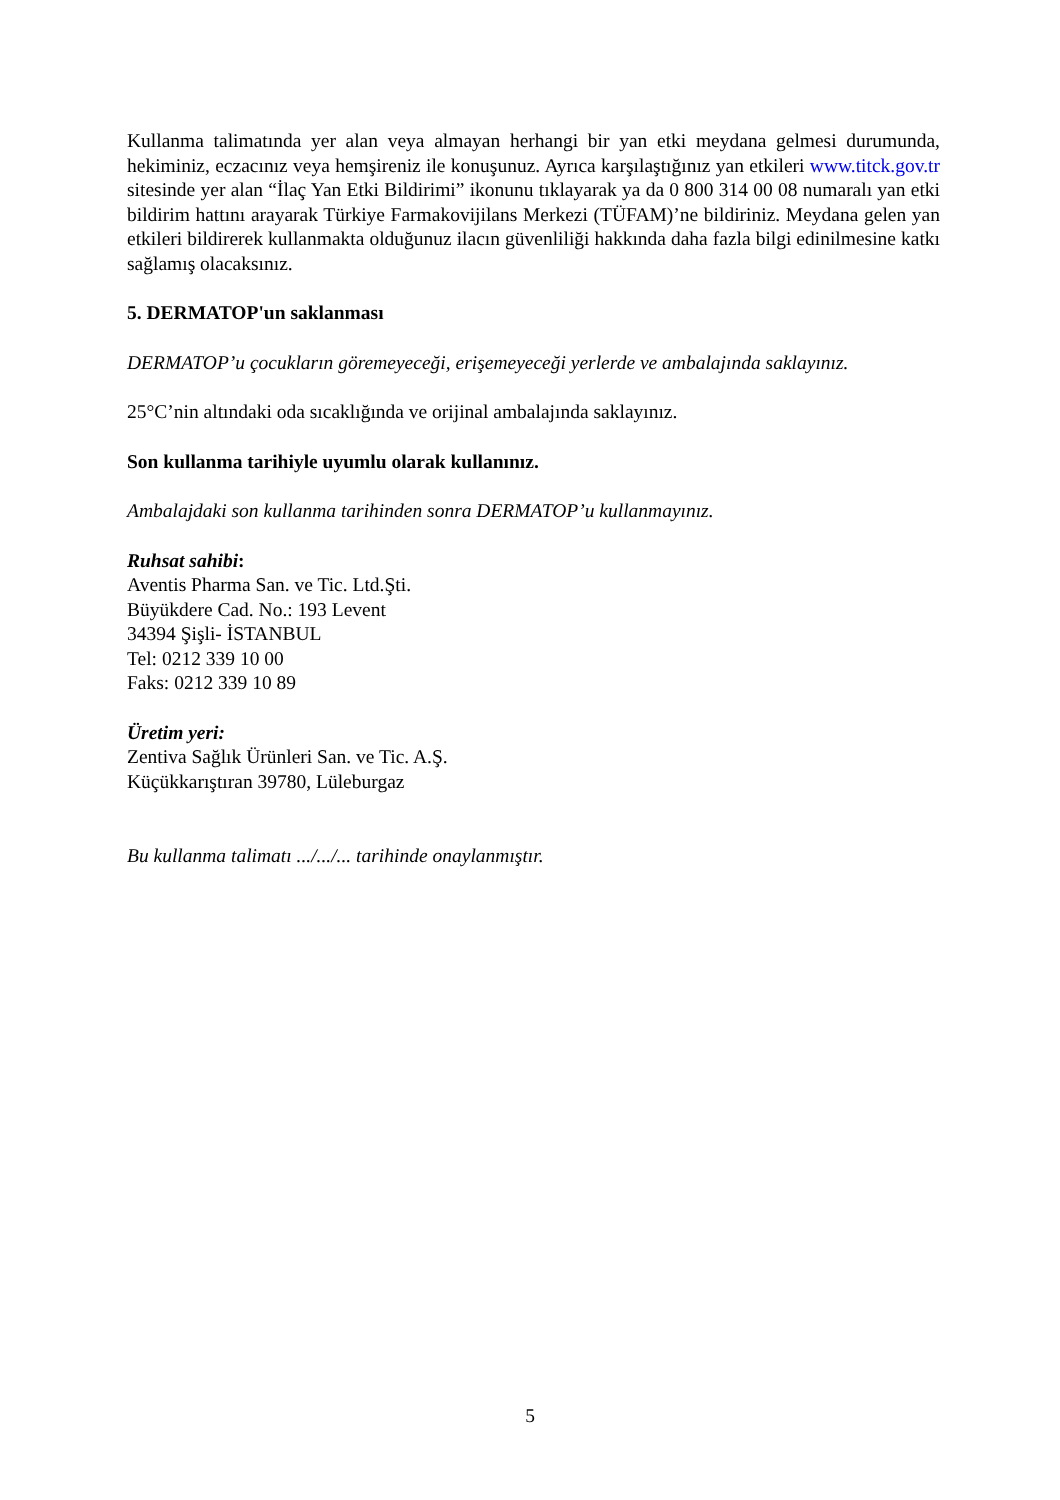Kullanma talimatında yer alan veya almayan herhangi bir yan etki meydana gelmesi durumunda, hekiminiz, eczacınız veya hemşireniz ile konuşunuz. Ayrıca karşılaştığınız yan etkileri www.titck.gov.tr sitesinde yer alan “İlaç Yan Etki Bildirimi” ikonunu tıklayarak ya da 0 800 314 00 08 numaralı yan etki bildirim hattını arayarak Türkiye Farmakovijilans Merkezi (TÜFAM)’ne bildiriniz. Meydana gelen yan etkileri bildirerek kullanmakta olduğunuz ilacın güvenliliği hakkında daha fazla bilgi edinilmesine katkı sağlamış olacaksınız.
5. DERMATOP'un saklanması
DERMATOP’u çocukların göremeyeceği, erişemeyeceği yerlerde ve ambalajında saklayınız.
25°C’nin altındaki oda sıcaklığında ve orijinal ambalajında saklayınız.
Son kullanma tarihiyle uyumlu olarak kullanınız.
Ambalajdaki son kullanma tarihinden sonra DERMATOP’u kullanmayınız.
Ruhsat sahibi:
Aventis Pharma San. ve Tic. Ltd.Şti.
Büyükdere Cad. No.: 193 Levent
34394 Şişli- İSTANBUL
Tel: 0212 339 10 00
Faks: 0212 339 10 89
Üretim yeri:
Zentiva Sağlık Ürünleri San. ve Tic. A.Ş.
Küçükkarıştıran 39780, Lüleburgaz
Bu kullanma talimatı .../.../... tarihinde onaylanmıştır.
5